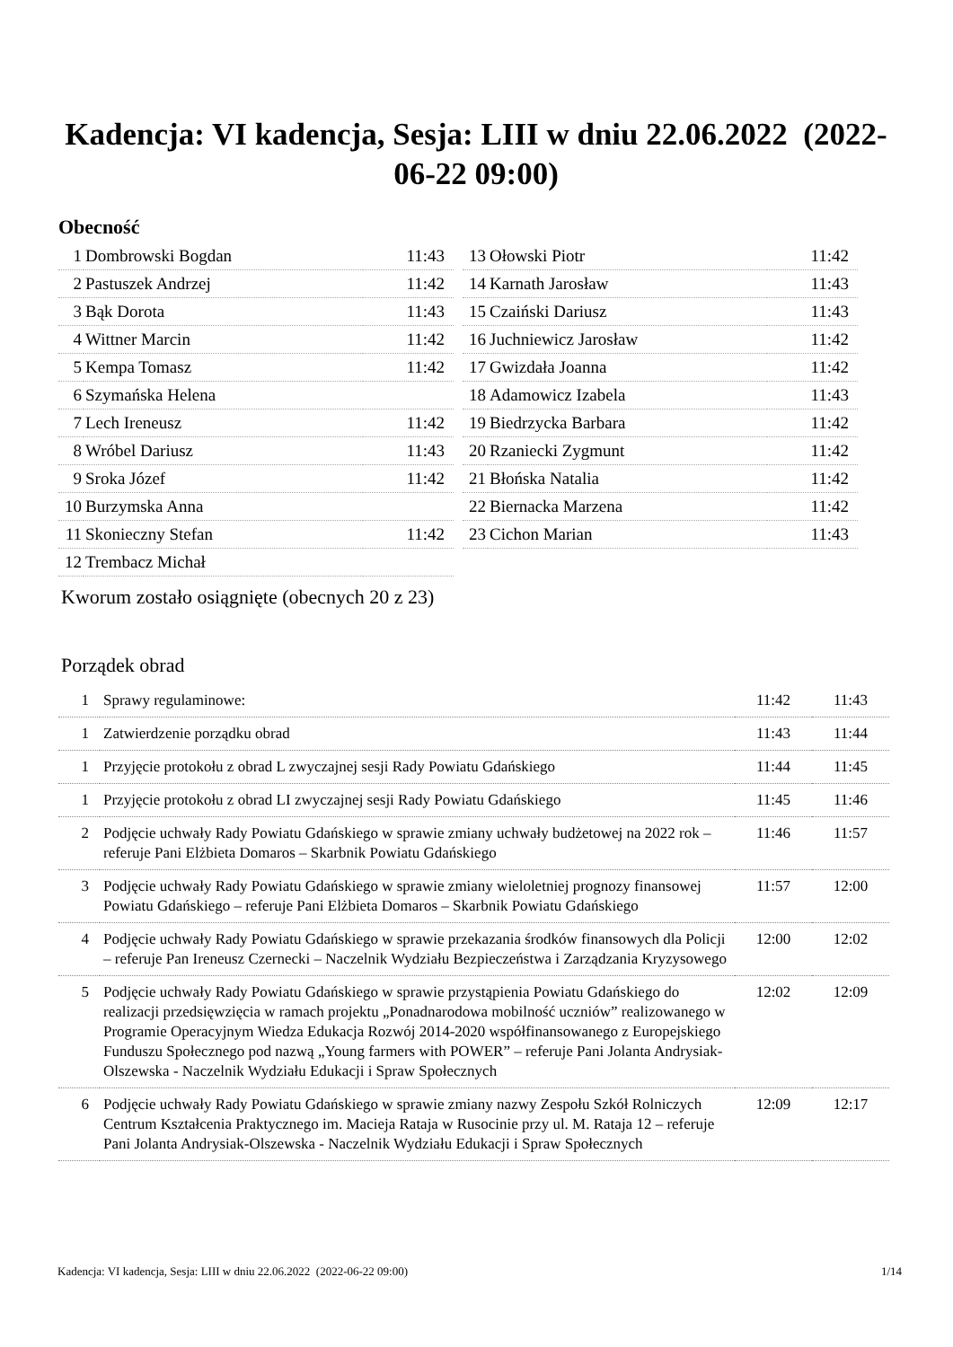Kadencja: VI kadencja, Sesja: LIII w dniu 22.06.2022 (2022-06-22 09:00)
Obecność
| 1 | Dombrowski Bogdan | 11:43 |
| 2 | Pastuszek Andrzej | 11:42 |
| 3 | Bąk Dorota | 11:43 |
| 4 | Wittner Marcin | 11:42 |
| 5 | Kempa Tomasz | 11:42 |
| 6 | Szymańska Helena | |
| 7 | Lech Ireneusz | 11:42 |
| 8 | Wróbel Dariusz | 11:43 |
| 9 | Sroka Józef | 11:42 |
| 10 | Burzymska Anna | |
| 11 | Skonieczny Stefan | 11:42 |
| 12 | Trembacz Michał | |
| 13 | Ołowski Piotr | 11:42 |
| 14 | Karnath Jarosław | 11:43 |
| 15 | Czaiński Dariusz | 11:43 |
| 16 | Juchniewicz Jarosław | 11:42 |
| 17 | Gwizdała Joanna | 11:42 |
| 18 | Adamowicz Izabela | 11:43 |
| 19 | Biedrzycka Barbara | 11:42 |
| 20 | Rzaniecki Zygmunt | 11:42 |
| 21 | Błońska Natalia | 11:42 |
| 22 | Biernacka Marzena | 11:42 |
| 23 | Cichon Marian | 11:43 |
Kworum zostało osiągnięte (obecnych 20 z 23)
Porządek obrad
| 1 | Sprawy regulaminowe: | 11:42 | 11:43 |
| 1 | Zatwierdzenie porządku obrad | 11:43 | 11:44 |
| 1 | Przyjęcie protokołu z obrad L zwyczajnej sesji Rady Powiatu Gdańskiego | 11:44 | 11:45 |
| 1 | Przyjęcie protokołu z obrad LI zwyczajnej sesji Rady Powiatu Gdańskiego | 11:45 | 11:46 |
| 2 | Podjęcie uchwały Rady Powiatu Gdańskiego w sprawie zmiany uchwały budżetowej na 2022 rok – referuje Pani Elżbieta Domaros – Skarbnik Powiatu Gdańskiego | 11:46 | 11:57 |
| 3 | Podjęcie uchwały Rady Powiatu Gdańskiego w sprawie zmiany wieloletniej prognozy finansowej Powiatu Gdańskiego – referuje Pani Elżbieta Domaros – Skarbnik Powiatu Gdańskiego | 11:57 | 12:00 |
| 4 | Podjęcie uchwały Rady Powiatu Gdańskiego w sprawie przekazania środków finansowych dla Policji – referuje Pan Ireneusz Czernecki – Naczelnik Wydziału Bezpieczeństwa i Zarządzania Kryzysowego | 12:00 | 12:02 |
| 5 | Podjęcie uchwały Rady Powiatu Gdańskiego w sprawie przystąpienia Powiatu Gdańskiego do realizacji przedsięwzięcia w ramach projektu „Ponadnarodowa mobilność uczniów” realizowanego w Programie Operacyjnym Wiedza Edukacja Rozwój 2014-2020 współfinansowanego z Europejskiego Funduszu Społecznego pod nazwą „Young farmers with POWER” – referuje Pani Jolanta Andrysiak-Olszewska - Naczelnik Wydziału Edukacji i Spraw Społecznych | 12:02 | 12:09 |
| 6 | Podjęcie uchwały Rady Powiatu Gdańskiego w sprawie zmiany nazwy Zespołu Szkół Rolniczych Centrum Kształcenia Praktycznego im. Macieja Rataja w Rusocinie przy ul. M. Rataja 12 – referuje Pani Jolanta Andrysiak-Olszewska - Naczelnik Wydziału Edukacji i Spraw Społecznych | 12:09 | 12:17 |
Kadencja: VI kadencja, Sesja: LIII w dniu 22.06.2022 (2022-06-22 09:00) 1/14